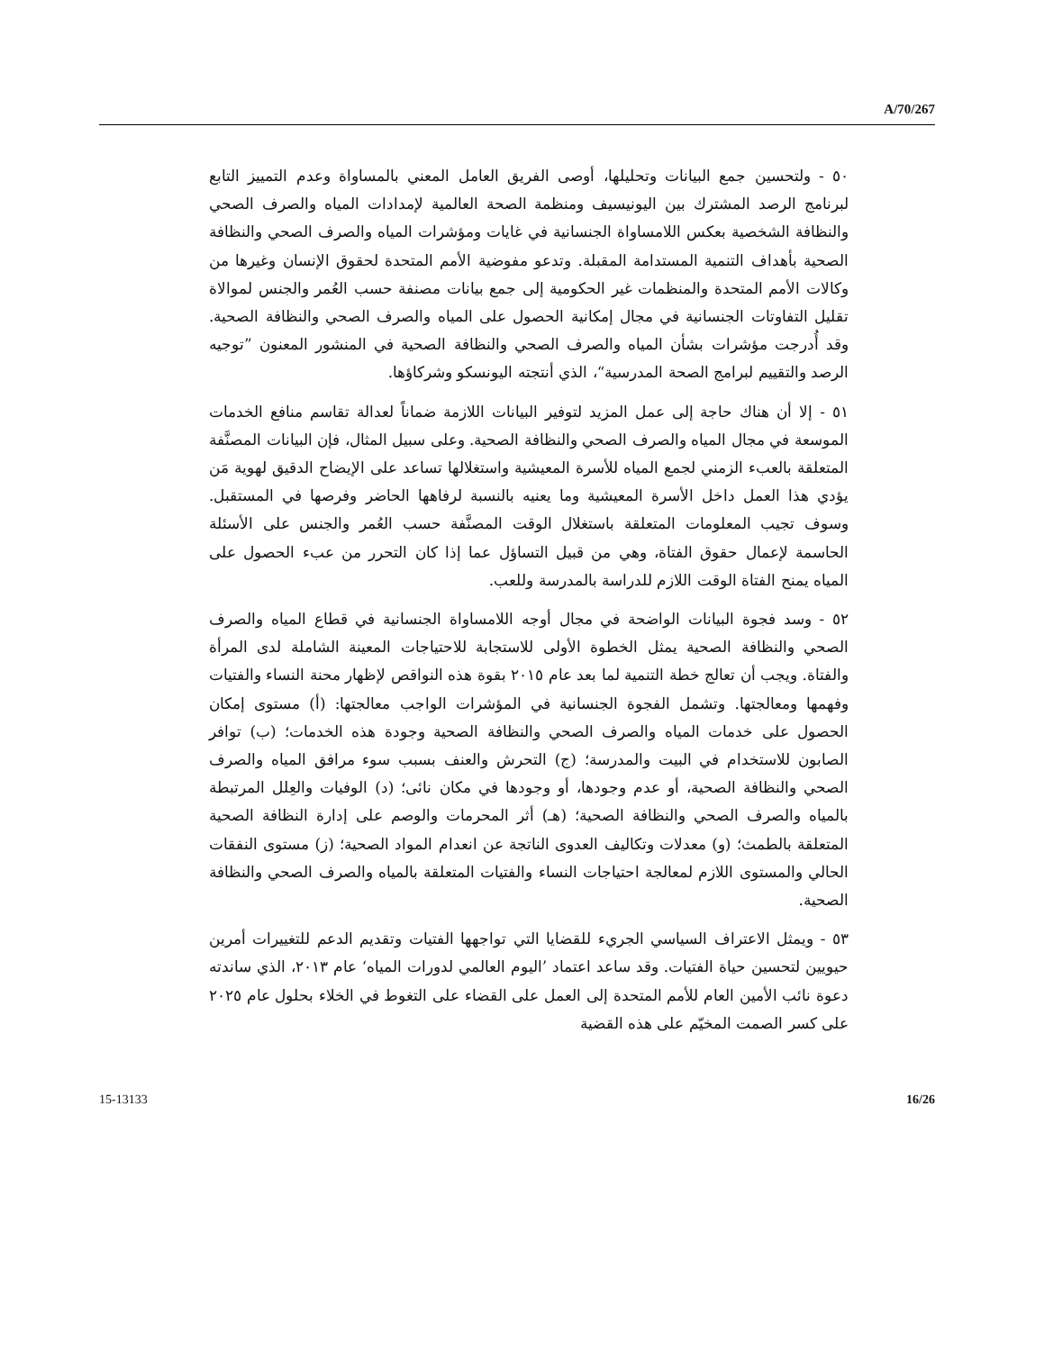A/70/267
٥٠ - ولتحسين جمع البيانات وتحليلها، أوصى الفريق العامل المعني بالمساواة وعدم التمييز التابع لبرنامج الرصد المشترك بين اليونيسيف ومنظمة الصحة العالمية لإمدادات المياه والصرف الصحي والنظافة الشخصية بعكس اللامساواة الجنسانية في غايات ومؤشرات المياه والصرف الصحي والنظافة الصحية بأهداف التنمية المستدامة المقبلة. وتدعو مفوضية الأمم المتحدة لحقوق الإنسان وغيرها من وكالات الأمم المتحدة والمنظمات غير الحكومية إلى جمع بيانات مصنفة حسب العُمر والجنس لموالاة تقليل التفاوتات الجنسانية في مجال إمكانية الحصول على المياه والصرف الصحي والنظافة الصحية. وقد أُدرجت مؤشرات بشأن المياه والصرف الصحي والنظافة الصحية في المنشور المعنون ”توجيه الرصد والتقييم لبرامج الصحة المدرسية“، الذي أنتجته اليونسكو وشركاؤها.
٥١ - إلا أن هناك حاجة إلى عمل المزيد لتوفير البيانات اللازمة ضماناً لعدالة تقاسم منافع الخدمات الموسعة في مجال المياه والصرف الصحي والنظافة الصحية. وعلى سبيل المثال، فإن البيانات المصنَّفة المتعلقة بالعبء الزمني لجمع المياه للأسرة المعيشية واستغلالها تساعد على الإيضاح الدقيق لهوية مَن يؤدي هذا العمل داخل الأسرة المعيشية وما يعنيه بالنسبة لرفاهها الحاضر وفرصها في المستقبل. وسوف تجيب المعلومات المتعلقة باستغلال الوقت المصنَّفة حسب العُمر والجنس على الأسئلة الحاسمة لإعمال حقوق الفتاة، وهي من قبيل التساؤل عما إذا كان التحرر من عبء الحصول على المياه يمنح الفتاة الوقت اللازم للدراسة بالمدرسة وللعب.
٥٢ - وسد فجوة البيانات الواضحة في مجال أوجه اللامساواة الجنسانية في قطاع المياه والصرف الصحي والنظافة الصحية يمثل الخطوة الأولى للاستجابة للاحتياجات المعينة الشاملة لدى المرأة والفتاة. ويجب أن تعالج خطة التنمية لما بعد عام ٢٠١٥ بقوة هذه النواقص لإظهار محنة النساء والفتيات وفهمها ومعالجتها. وتشمل الفجوة الجنسانية في المؤشرات الواجب معالجتها: (أ) مستوى إمكان الحصول على خدمات المياه والصرف الصحي والنظافة الصحية وجودة هذه الخدمات؛ (ب) توافر الصابون للاستخدام في البيت والمدرسة؛ (ج) التحرش والعنف بسبب سوء مرافق المياه والصرف الصحي والنظافة الصحية، أو عدم وجودها، أو وجودها في مكان نائى؛ (د) الوفيات والعِلل المرتبطة بالمياه والصرف الصحي والنظافة الصحية؛ (هـ) أثر المحرمات والوصم على إدارة النظافة الصحية المتعلقة بالطمث؛ (و) معدلات وتكاليف العدوى الناتجة عن انعدام المواد الصحية؛ (ز) مستوى النفقات الحالي والمستوى اللازم لمعالجة احتياجات النساء والفتيات المتعلقة بالمياه والصرف الصحي والنظافة الصحية.
٥٣ - ويمثل الاعتراف السياسي الجريء للقضايا التي تواجهها الفتيات وتقديم الدعم للتغييرات أمرين حيويين لتحسين حياة الفتيات. وقد ساعد اعتماد ’اليوم العالمي لدورات المياه‘ عام ٢٠١٣، الذي ساندته دعوة نائب الأمين العام للأمم المتحدة إلى العمل على القضاء على التغوط في الخلاء بحلول عام ٢٠٢٥ على كسر الصمت المخيّم على هذه القضية
15-13133 16/26